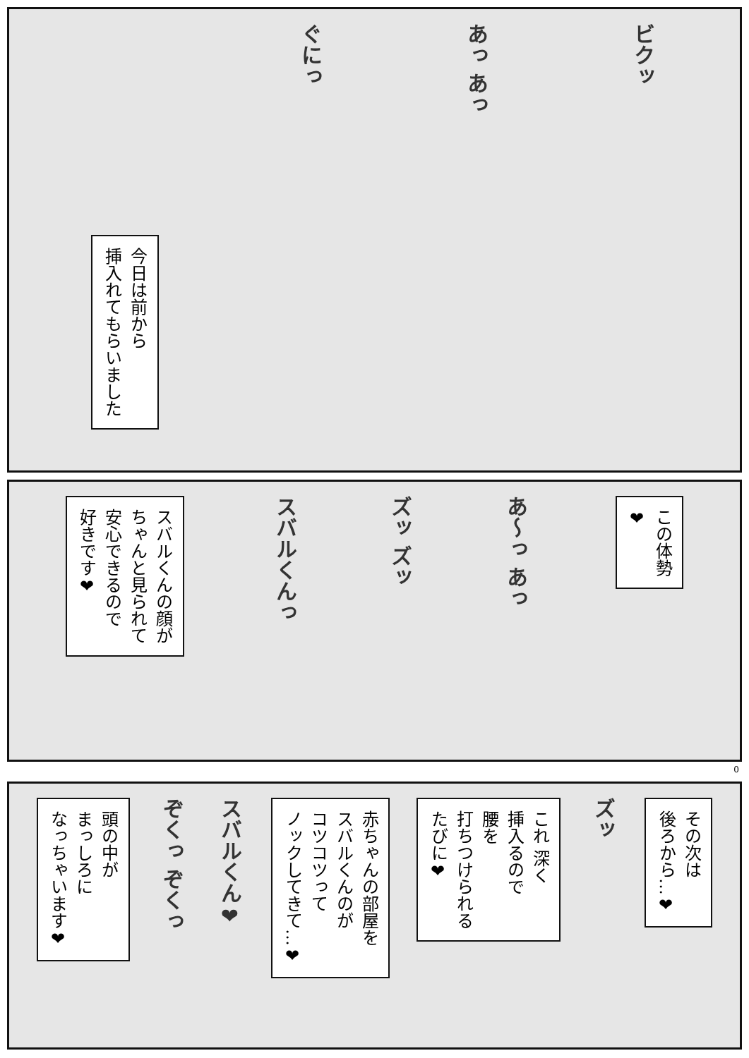ビクッ
あっ あっ
ぐにっ
今日は前から
挿入れてもらいました
この体勢
❤
あ〜っ あっ
ズッ ズッ
スバルくんっ
スバルくんの顔が
ちゃんと見られて
安心できるので
好きです❤
0
その次は
後ろから…❤
ズッ
これ 深く
挿入るので
腰を
打ちつけられる
たびに❤
赤ちゃんの部屋を
スバルくんのが
コツコツって
ノックしてきて…❤
スバルくん❤
ぞくっ ぞくっ
頭の中が
まっしろに
なっちゃいます❤